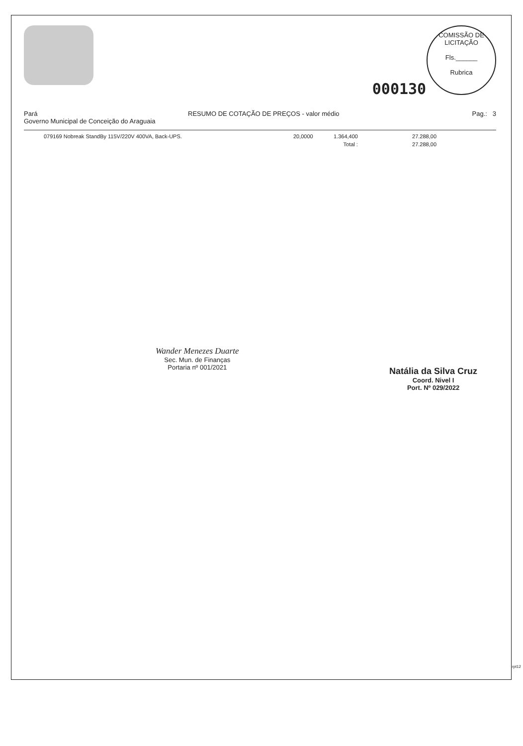000130
COMISSÃO DE LICITAÇÃO
Fls.______
Rubrica
Pará
Governo Municipal de Conceição do Araguaia
RESUMO DE COTAÇÃO DE PREÇOS - valor médio
Pag.: 3
| 079169 Nobreak StandBy 115V/220V 400VA, Back-UPS. | 20,0000 | 1.364,400 | 27.288,00 |
| | | Total : | 27.288,00 |
Wander Menezes Duarte
Sec. Mun. de Finanças
Portaria nº 001/2021
Natália da Silva Cruz
Coord. Nivel I
Port. Nº 029/2022
rpt12